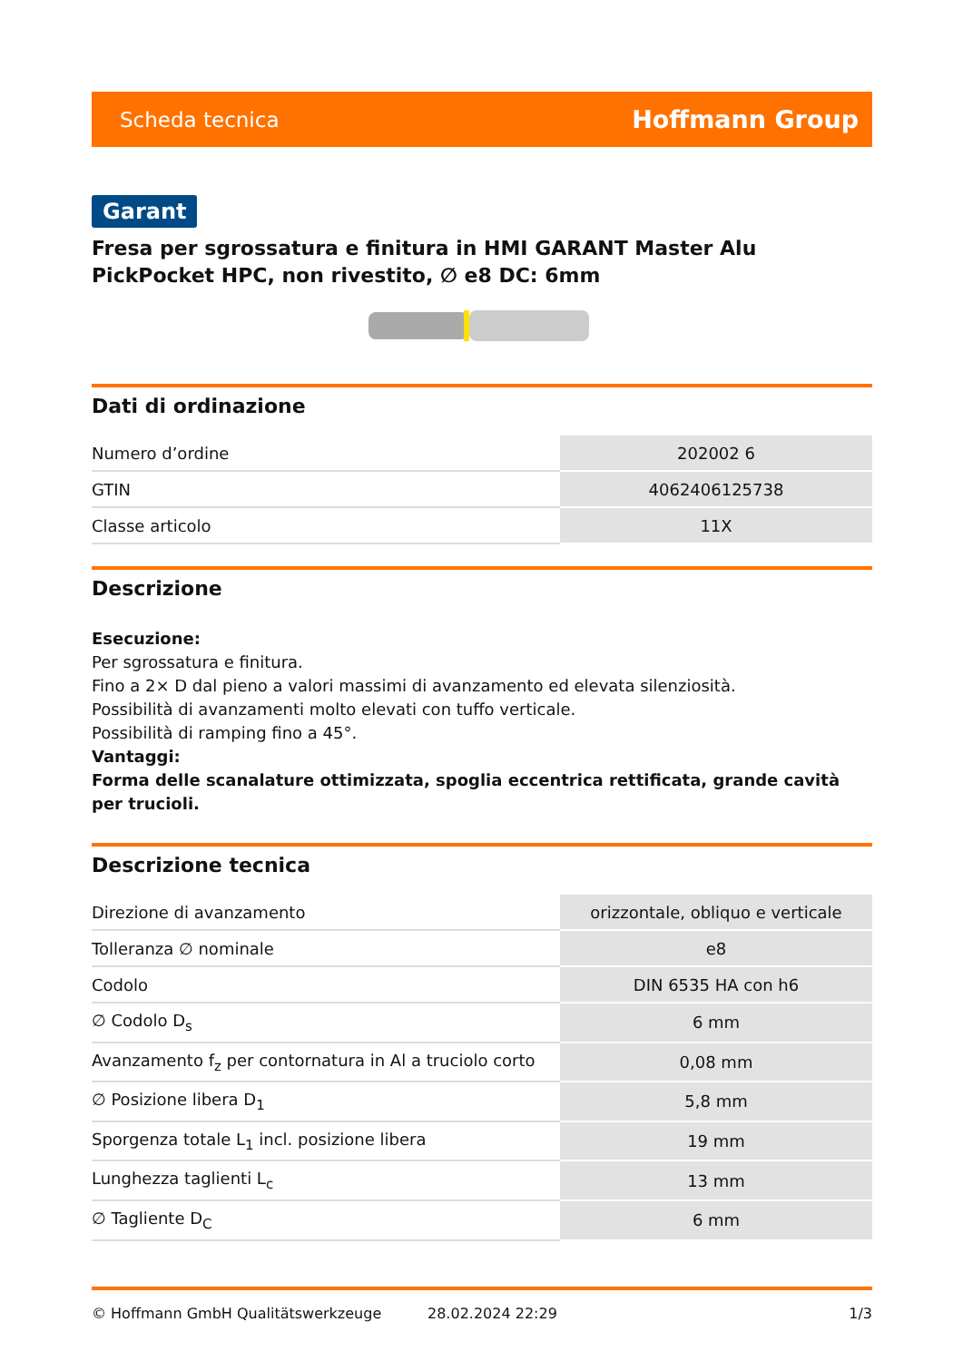Scheda tecnica Hoffmann Group
Garant
Fresa per sgrossatura e finitura in HMI GARANT Master Alu PickPocket HPC, non rivestito, ∅ e8 DC: 6mm
Dati di ordinazione
| Numero d’ordine | 202002 6 |
| GTIN | 4062406125738 |
| Classe articolo | 11X |
Descrizione
Esecuzione:
Per sgrossatura e finitura.
Fino a 2× D dal pieno a valori massimi di avanzamento ed elevata silenziosità.
Possibilità di avanzamenti molto elevati con tuffo verticale.
Possibilità di ramping fino a 45°.
Vantaggi:
Forma delle scanalature ottimizzata, spoglia eccentrica rettificata, grande cavità per trucioli.
Descrizione tecnica
| Direzione di avanzamento | orizzontale, obliquo e verticale |
| Tolleranza ∅ nominale | e8 |
| Codolo | DIN 6535 HA con h6 |
| ∅ Codolo D<sub>s</sub> | 6 mm |
| Avanzamento f<sub>z</sub> per contornatura in Al a truciolo corto | 0,08 mm |
| ∅ Posizione libera D<sub>1</sub> | 5,8 mm |
| Sporgenza totale L<sub>1</sub> incl. posizione libera | 19 mm |
| Lunghezza taglienti L<sub>c</sub> | 13 mm |
| ∅ Tagliente D<sub>C</sub> | 6 mm |
© Hoffmann GmbH Qualitätswerkzeuge 28.02.2024 22:29 1/3